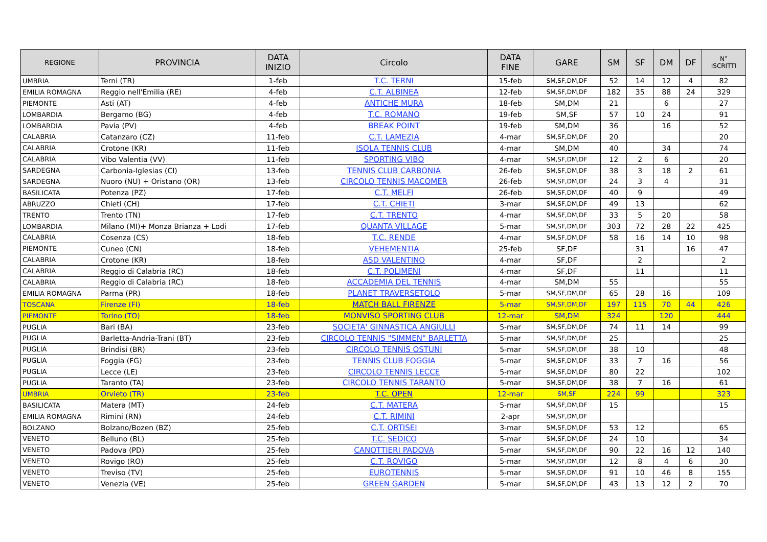| REGIONE | PROVINCIA | DATA INIZIO | Circolo | DATA FINE | GARE | SM | SF | DM | DF | N° ISCRITTI |
| --- | --- | --- | --- | --- | --- | --- | --- | --- | --- | --- |
| UMBRIA | Terni (TR) | 1-feb | T.C. TERNI | 15-feb | SM,SF,DM,DF | 52 | 14 | 12 | 4 | 82 |
| EMILIA ROMAGNA | Reggio nell'Emilia (RE) | 4-feb | C.T. ALBINEA | 12-feb | SM,SF,DM,DF | 182 | 35 | 88 | 24 | 329 |
| PIEMONTE | Asti (AT) | 4-feb | ANTICHE MURA | 18-feb | SM,DM | 21 | | 6 | | 27 |
| LOMBARDIA | Bergamo (BG) | 4-feb | T.C. ROMANO | 19-feb | SM,SF | 57 | 10 | 24 | | 91 |
| LOMBARDIA | Pavia (PV) | 4-feb | BREAK POINT | 19-feb | SM,DM | 36 | | 16 | | 52 |
| CALABRIA | Catanzaro (CZ) | 11-feb | C.T. LAMEZIA | 4-mar | SM,SF,DM,DF | 20 | | | | 20 |
| CALABRIA | Crotone (KR) | 11-feb | ISOLA TENNIS CLUB | 4-mar | SM,DM | 40 | | 34 | | 74 |
| CALABRIA | Vibo Valentia (VV) | 11-feb | SPORTING VIBO | 4-mar | SM,SF,DM,DF | 12 | 2 | 6 | | 20 |
| SARDEGNA | Carbonia-Iglesias (CI) | 13-feb | TENNIS CLUB CARBONIA | 26-feb | SM,SF,DM,DF | 38 | 3 | 18 | 2 | 61 |
| SARDEGNA | Nuoro (NU) + Oristano (OR) | 13-feb | CIRCOLO TENNIS MACOMER | 26-feb | SM,SF,DM,DF | 24 | 3 | 4 | | 31 |
| BASILICATA | Potenza (PZ) | 17-feb | C.T. MELFI | 26-feb | SM,SF,DM,DF | 40 | 9 | | | 49 |
| ABRUZZO | Chieti (CH) | 17-feb | C.T. CHIETI | 3-mar | SM,SF,DM,DF | 49 | 13 | | | 62 |
| TRENTO | Trento (TN) | 17-feb | C.T. TRENTO | 4-mar | SM,SF,DM,DF | 33 | 5 | 20 | | 58 |
| LOMBARDIA | Milano (MI)+ Monza Brianza + Lodi | 17-feb | QUANTA VILLAGE | 5-mar | SM,SF,DM,DF | 303 | 72 | 28 | 22 | 425 |
| CALABRIA | Cosenza (CS) | 18-feb | T.C. RENDE | 4-mar | SM,SF,DM,DF | 58 | 16 | 14 | 10 | 98 |
| PIEMONTE | Cuneo (CN) | 18-feb | VEHEMENTIA | 25-feb | SF,DF | | 31 | | 16 | 47 |
| CALABRIA | Crotone (KR) | 18-feb | ASD VALENTINO | 4-mar | SF,DF | | 2 | | | 2 |
| CALABRIA | Reggio di Calabria (RC) | 18-feb | C.T. POLIMENI | 4-mar | SF,DF | | 11 | | | 11 |
| CALABRIA | Reggio di Calabria (RC) | 18-feb | ACCADEMIA DEL TENNIS | 4-mar | SM,DM | 55 | | | | 55 |
| EMILIA ROMAGNA | Parma (PR) | 18-feb | PLANET TRAVERSETOLO | 5-mar | SM,SF,DM,DF | 65 | 28 | 16 | | 109 |
| TOSCANA | Firenze (FI) | 18-feb | MATCH BALL FIRENZE | 5-mar | SM,SF,DM,DF | 197 | 115 | 70 | 44 | 426 |
| PIEMONTE | Torino (TO) | 18-feb | MONVISO SPORTING CLUB | 12-mar | SM,DM | 324 | | 120 | | 444 |
| PUGLIA | Bari (BA) | 23-feb | SOCIETA' GINNASTICA ANGIULLI | 5-mar | SM,SF,DM,DF | 74 | 11 | 14 | | 99 |
| PUGLIA | Barletta-Andria-Trani (BT) | 23-feb | CIRCOLO TENNIS "SIMMEN" BARLETTA | 5-mar | SM,SF,DM,DF | 25 | | | | 25 |
| PUGLIA | Brindisi (BR) | 23-feb | CIRCOLO TENNIS OSTUNI | 5-mar | SM,SF,DM,DF | 38 | 10 | | | 48 |
| PUGLIA | Foggia (FG) | 23-feb | TENNIS CLUB FOGGIA | 5-mar | SM,SF,DM,DF | 33 | 7 | 16 | | 56 |
| PUGLIA | Lecce (LE) | 23-feb | CIRCOLO TENNIS LECCE | 5-mar | SM,SF,DM,DF | 80 | 22 | | | 102 |
| PUGLIA | Taranto (TA) | 23-feb | CIRCOLO TENNIS TARANTO | 5-mar | SM,SF,DM,DF | 38 | 7 | 16 | | 61 |
| UMBRIA | Orvieto (TR) | 23-feb | T.C. OPEN | 12-mar | SM,SF | 224 | 99 | | | 323 |
| BASILICATA | Matera (MT) | 24-feb | C.T. MATERA | 5-mar | SM,SF,DM,DF | 15 | | | | 15 |
| EMILIA ROMAGNA | Rimini (RN) | 24-feb | C.T. RIMINI | 2-apr | SM,SF,DM,DF | | | | | |
| BOLZANO | Bolzano/Bozen (BZ) | 25-feb | C.T. ORTISEI | 3-mar | SM,SF,DM,DF | 53 | 12 | | | 65 |
| VENETO | Belluno (BL) | 25-feb | T.C. SEDICO | 5-mar | SM,SF,DM,DF | 24 | 10 | | | 34 |
| VENETO | Padova (PD) | 25-feb | CANOTTIERI PADOVA | 5-mar | SM,SF,DM,DF | 90 | 22 | 16 | 12 | 140 |
| VENETO | Rovigo (RO) | 25-feb | C.T. ROVIGO | 5-mar | SM,SF,DM,DF | 12 | 8 | 4 | 6 | 30 |
| VENETO | Treviso (TV) | 25-feb | EUROTENNIS | 5-mar | SM,SF,DM,DF | 91 | 10 | 46 | 8 | 155 |
| VENETO | Venezia (VE) | 25-feb | GREEN GARDEN | 5-mar | SM,SF,DM,DF | 43 | 13 | 12 | 2 | 70 |